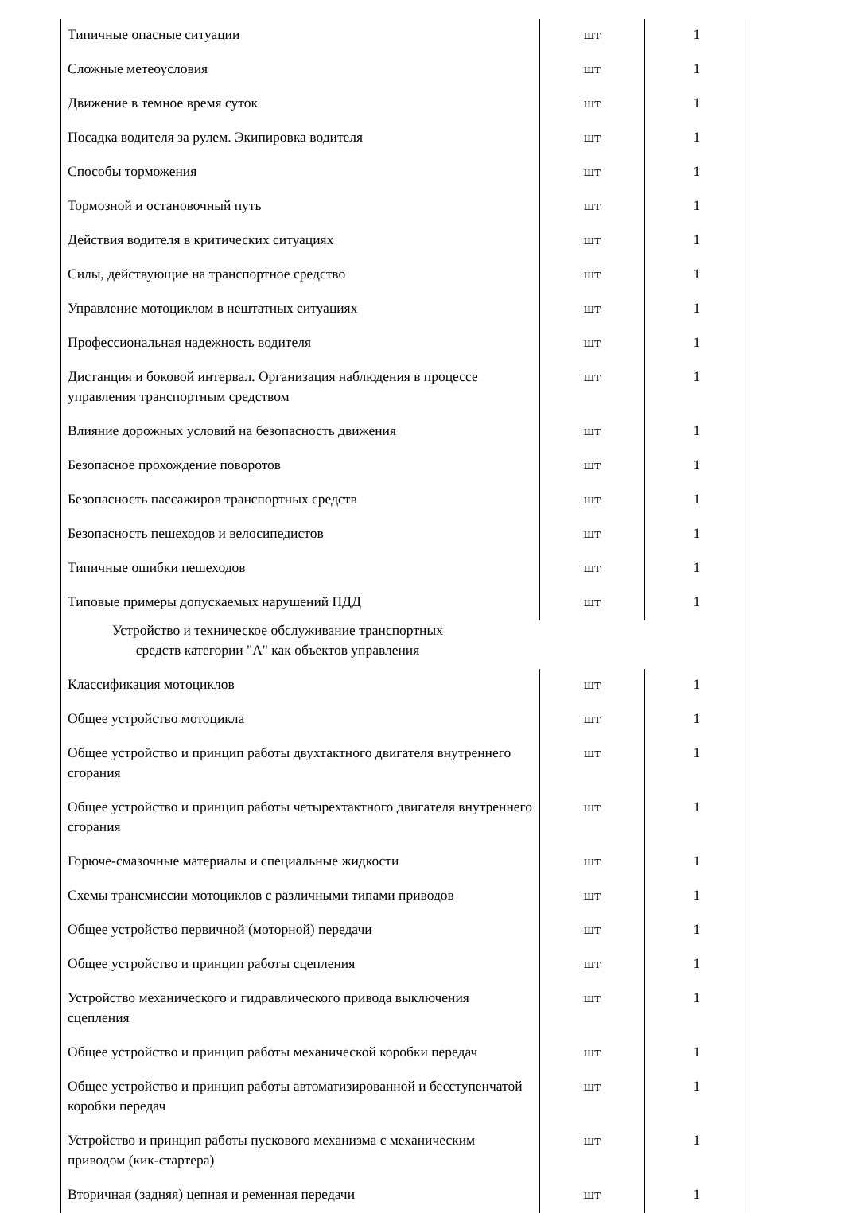| Типичные опасные ситуации | шт | 1 |
| Сложные метеоусловия | шт | 1 |
| Движение в темное время суток | шт | 1 |
| Посадка водителя за рулем. Экипировка водителя | шт | 1 |
| Способы торможения | шт | 1 |
| Тормозной и остановочный путь | шт | 1 |
| Действия водителя в критических ситуациях | шт | 1 |
| Силы, действующие на транспортное средство | шт | 1 |
| Управление мотоциклом в нештатных ситуациях | шт | 1 |
| Профессиональная надежность водителя | шт | 1 |
| Дистанция и боковой интервал. Организация наблюдения в процессе управления транспортным средством | шт | 1 |
| Влияние дорожных условий на безопасность движения | шт | 1 |
| Безопасное прохождение поворотов | шт | 1 |
| Безопасность пассажиров транспортных средств | шт | 1 |
| Безопасность пешеходов и велосипедистов | шт | 1 |
| Типичные ошибки пешеходов | шт | 1 |
| Типовые примеры допускаемых нарушений ПДД | шт | 1 |
| Устройство и техническое обслуживание транспортных средств категории "А" как объектов управления | | |
| Классификация мотоциклов | шт | 1 |
| Общее устройство мотоцикла | шт | 1 |
| Общее устройство и принцип работы двухтактного двигателя внутреннего сгорания | шт | 1 |
| Общее устройство и принцип работы четырехтактного двигателя внутреннего сгорания | шт | 1 |
| Горюче-смазочные материалы и специальные жидкости | шт | 1 |
| Схемы трансмиссии мотоциклов с различными типами приводов | шт | 1 |
| Общее устройство первичной (моторной) передачи | шт | 1 |
| Общее устройство и принцип работы сцепления | шт | 1 |
| Устройство механического и гидравлического привода выключения сцепления | шт | 1 |
| Общее устройство и принцип работы механической коробки передач | шт | 1 |
| Общее устройство и принцип работы автоматизированной и бесступенчатой коробки передач | шт | 1 |
| Устройство и принцип работы пускового механизма с механическим приводом (кик-стартера) | шт | 1 |
| Вторичная (задняя) цепная и ременная передачи | шт | 1 |